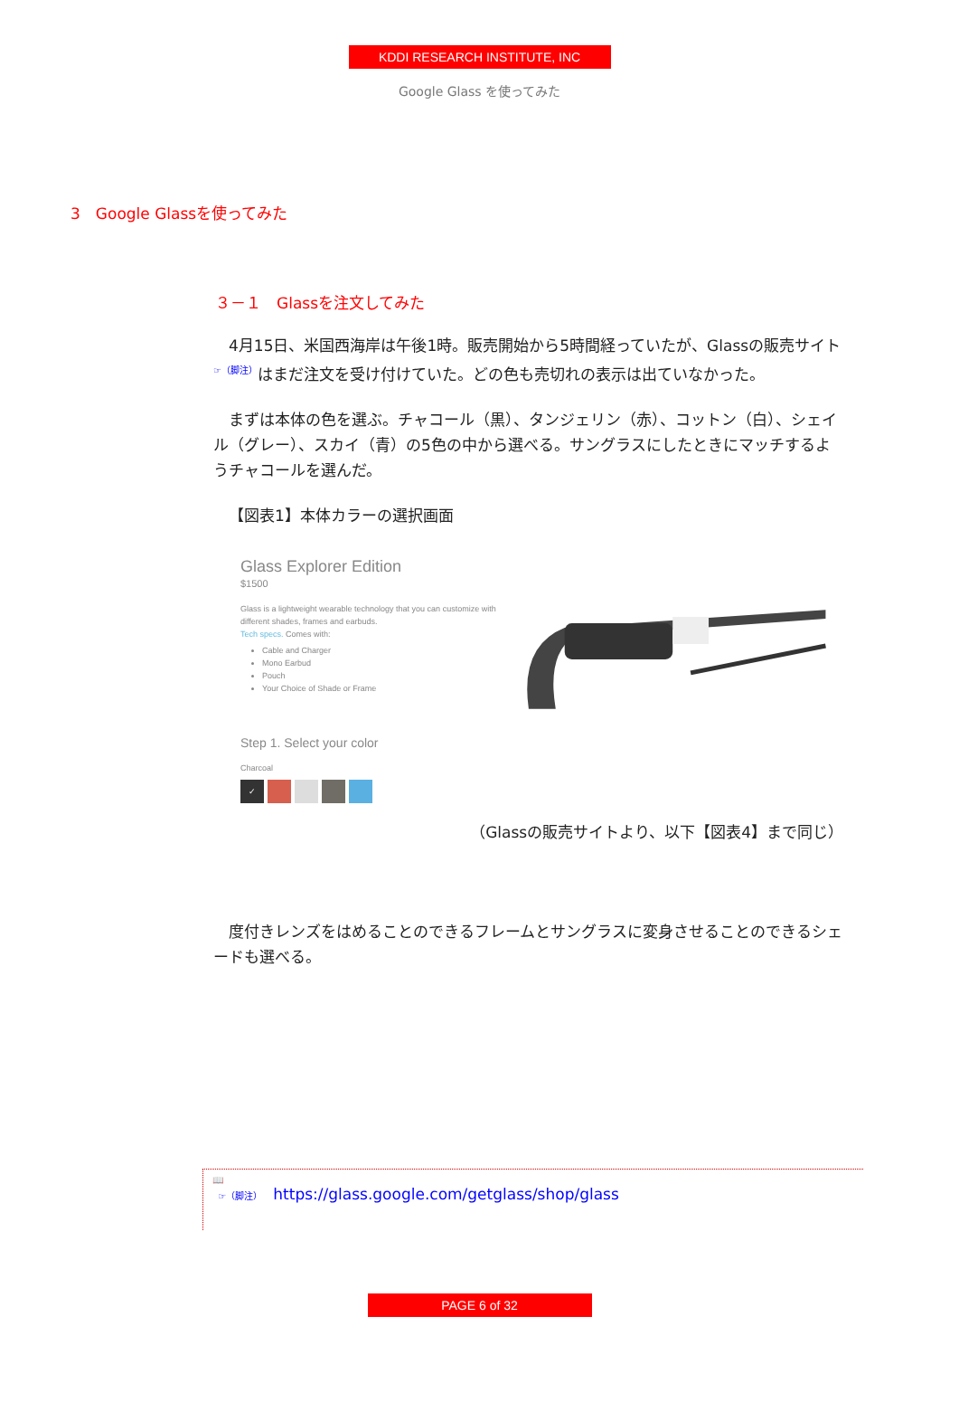KDDI RESEARCH INSTITUTE, INC
Google Glass を使ってみた
3　Google Glassを使ってみた
３－１　Glassを注文してみた
4月15日、米国西海岸は午後1時。販売開始から5時間経っていたが、Glassの販売サイト<sup>☞（脚注）</sup>はまだ注文を受け付けていた。どの色も売切れの表示は出ていなかった。
まずは本体の色を選ぶ。チャコール（黒）、タンジェリン（赤）、コットン（白）、シェイル（グレー）、スカイ（青）の5色の中から選べる。サングラスにしたときにマッチするようチャコールを選んだ。
【図表1】本体カラーの選択画面
Glass Explorer Edition
$1500
Glass is a lightweight wearable technology that you can customize with different shades, frames and earbuds.
Tech specs. Comes with:
Cable and Charger
Mono Earbud
Pouch
Your Choice of Shade or Frame
Step 1. Select your color
Charcoal
✓
（Glassの販売サイトより、以下【図表4】まで同じ）
度付きレンズをはめることのできるフレームとサングラスに変身させることのできるシェードも選べる。
📖
☞（脚注） https://glass.google.com/getglass/shop/glass
PAGE 6 of 32